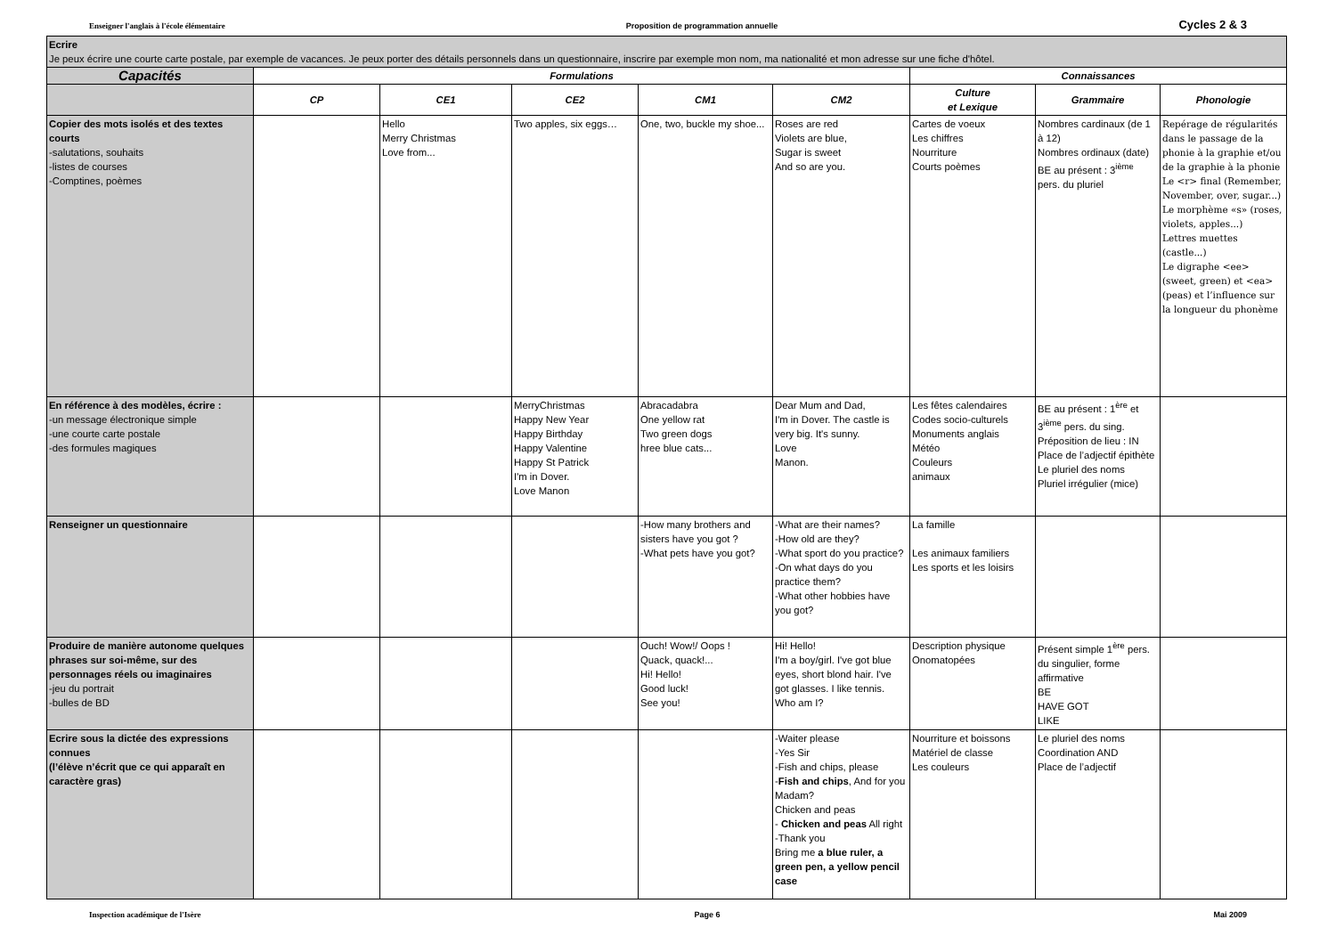Enseigner l'anglais à l'école élémentaire Proposition de programmation annuelle Cycles 2 & 3
| Ecrire Je peux écrire une courte carte postale, par exemple de vacances. Je peux porter des détails personnels dans un questionnaire, inscrire par exemple mon nom, ma nationalité et mon adresse sur une fiche d'hôtel. | | | | | | | | |
| Capacités | Formulations | | | | | Connaissances | | |
| | CP | CE1 | CE2 | CM1 | CM2 | Culture et Lexique | Grammaire | Phonologie |
| Copier des mots isolés et des textes courts -salutations, souhaits -listes de courses -Comptines, poèmes | | Hello Merry Christmas Love from... | Two apples, six eggs… | One, two, buckle my shoe... | Roses are red Violets are blue, Sugar is sweet And so are you. | Cartes de voeux Les chiffres Nourriture Courts poèmes | Nombres cardinaux (de 1 à 12) Nombres ordinaux (date) BE au présent : 3<sup>ième</sup> pers. du pluriel | Repérage de régularités dans le passage de la phonie à la graphie et/ou de la graphie à la phonie Le <r> final (Remember, November, over, sugar...) Le morphème «s» (roses, violets, apples...) Lettres muettes (castle...) Le digraphe <ee> (sweet, green) et <ea> (peas) et l’influence sur la longueur du phonème |
| En référence à des modèles, écrire : -un message électronique simple -une courte carte postale -des formules magiques | | | MerryChristmas Happy New Year Happy Birthday Happy Valentine Happy St Patrick I'm in Dover. Love Manon | Abracadabra One yellow rat Two green dogs hree blue cats... | Dear Mum and Dad, I'm in Dover. The castle is very big. It's sunny. Love Manon. | Les fêtes calendaires Codes socio-culturels Monuments anglais Météo Couleurs animaux | BE au présent : 1<sup>ère</sup> et 3<sup>ième</sup> pers. du sing. Préposition de lieu : IN Place de l’adjectif épithète Le pluriel des noms Pluriel irrégulier (mice) | |
| Renseigner un questionnaire | | | | -How many brothers and sisters have you got ? -What pets have you got? | -What are their names? -How old are they? -What sport do you practice? -On what days do you practice them? -What other hobbies have you got? | La famille Les animaux familiers Les sports et les loisirs | | |
| Produire de manière autonome quelques phrases sur soi-même, sur des personnages réels ou imaginaires -jeu du portrait -bulles de BD | | | | Ouch! Wow!/ Oops ! Quack, quack!... Hi! Hello! Good luck! See you! | Hi! Hello! I'm a boy/girl. I've got blue eyes, short blond hair. I've got glasses. I like tennis. Who am I? | Description physique Onomatopées | Présent simple 1<sup>ère</sup> pers. du singulier, forme affirmative BE HAVE GOT LIKE | |
| Ecrire sous la dictée des expressions connues (l’élève n’écrit que ce qui apparaît en caractère gras) | | | | | -Waiter please -Yes Sir -Fish and chips, please - Fish and chips , And for you Madam? Chicken and peas - Chicken and peas All right -Thank you Bring me a blue ruler, a green pen, a yellow pencil case | Nourriture et boissons Matériel de classe Les couleurs | Le pluriel des noms Coordination AND Place de l’adjectif | |
Inspection académique de l'Isère Page 6 Mai 2009